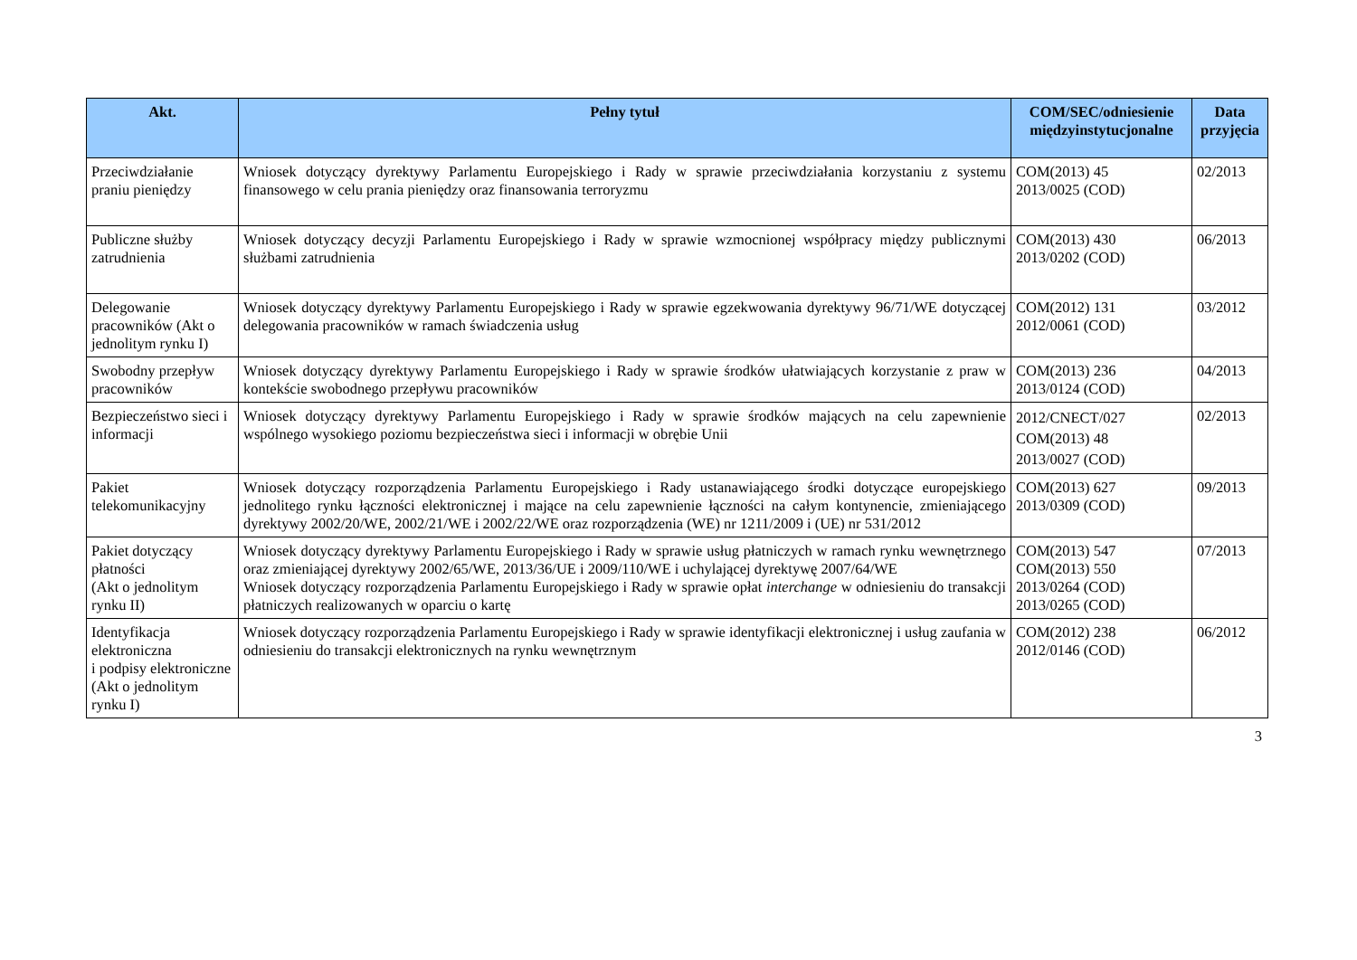| Akt. | Pełny tytuł | COM/SEC/odniesienie międzyinstytucjonalne | Data przyjęcia |
| --- | --- | --- | --- |
| Przeciwdziałanie praniu pieniędzy | Wniosek dotyczący dyrektywy Parlamentu Europejskiego i Rady w sprawie przeciwdziałania korzystaniu z systemu finansowego w celu prania pieniędzy oraz finansowania terroryzmu | COM(2013) 45 2013/0025 (COD) | 02/2013 |
| Publiczne służby zatrudnienia | Wniosek dotyczący decyzji Parlamentu Europejskiego i Rady w sprawie wzmocnionej współpracy między publicznymi służbami zatrudnienia | COM(2013) 430 2013/0202 (COD) | 06/2013 |
| Delegowanie pracowników (Akt o jednolitym rynku I) | Wniosek dotyczący dyrektywy Parlamentu Europejskiego i Rady w sprawie egzekwowania dyrektywy 96/71/WE dotyczącej delegowania pracowników w ramach świadczenia usług | COM(2012) 131 2012/0061 (COD) | 03/2012 |
| Swobodny przepływ pracowników | Wniosek dotyczący dyrektywy Parlamentu Europejskiego i Rady w sprawie środków ułatwiających korzystanie z praw w kontekście swobodnego przepływu pracowników | COM(2013) 236 2013/0124 (COD) | 04/2013 |
| Bezpieczeństwo sieci i informacji | Wniosek dotyczący dyrektywy Parlamentu Europejskiego i Rady w sprawie środków mających na celu zapewnienie wspólnego wysokiego poziomu bezpieczeństwa sieci i informacji w obrębie Unii | 2012/CNECT/027 COM(2013) 48 2013/0027 (COD) | 02/2013 |
| Pakiet telekomunikacyjny | Wniosek dotyczący rozporządzenia Parlamentu Europejskiego i Rady ustanawiającego środki dotyczące europejskiego jednolitego rynku łączności elektronicznej i mające na celu zapewnienie łączności na całym kontynencie, zmieniającego dyrektywy 2002/20/WE, 2002/21/WE i 2002/22/WE oraz rozporządzenia (WE) nr 1211/2009 i (UE) nr 531/2012 | COM(2013) 627 2013/0309 (COD) | 09/2013 |
| Pakiet dotyczący płatności (Akt o jednolitym rynku II) | Wniosek dotyczący dyrektywy Parlamentu Europejskiego i Rady w sprawie usług płatniczych w ramach rynku wewnętrznego oraz zmieniającej dyrektywy 2002/65/WE, 2013/36/UE i 2009/110/WE i uchylającej dyrektywę 2007/64/WE Wniosek dotyczący rozporządzenia Parlamentu Europejskiego i Rady w sprawie opłat interchange w odniesieniu do transakcji płatniczych realizowanych w oparciu o kartę | COM(2013) 547 COM(2013) 550 2013/0264 (COD) 2013/0265 (COD) | 07/2013 |
| Identyfikacja elektroniczna i podpisy elektroniczne (Akt o jednolitym rynku I) | Wniosek dotyczący rozporządzenia Parlamentu Europejskiego i Rady w sprawie identyfikacji elektronicznej i usług zaufania w odniesieniu do transakcji elektronicznych na rynku wewnętrznym | COM(2012) 238 2012/0146 (COD) | 06/2012 |
3